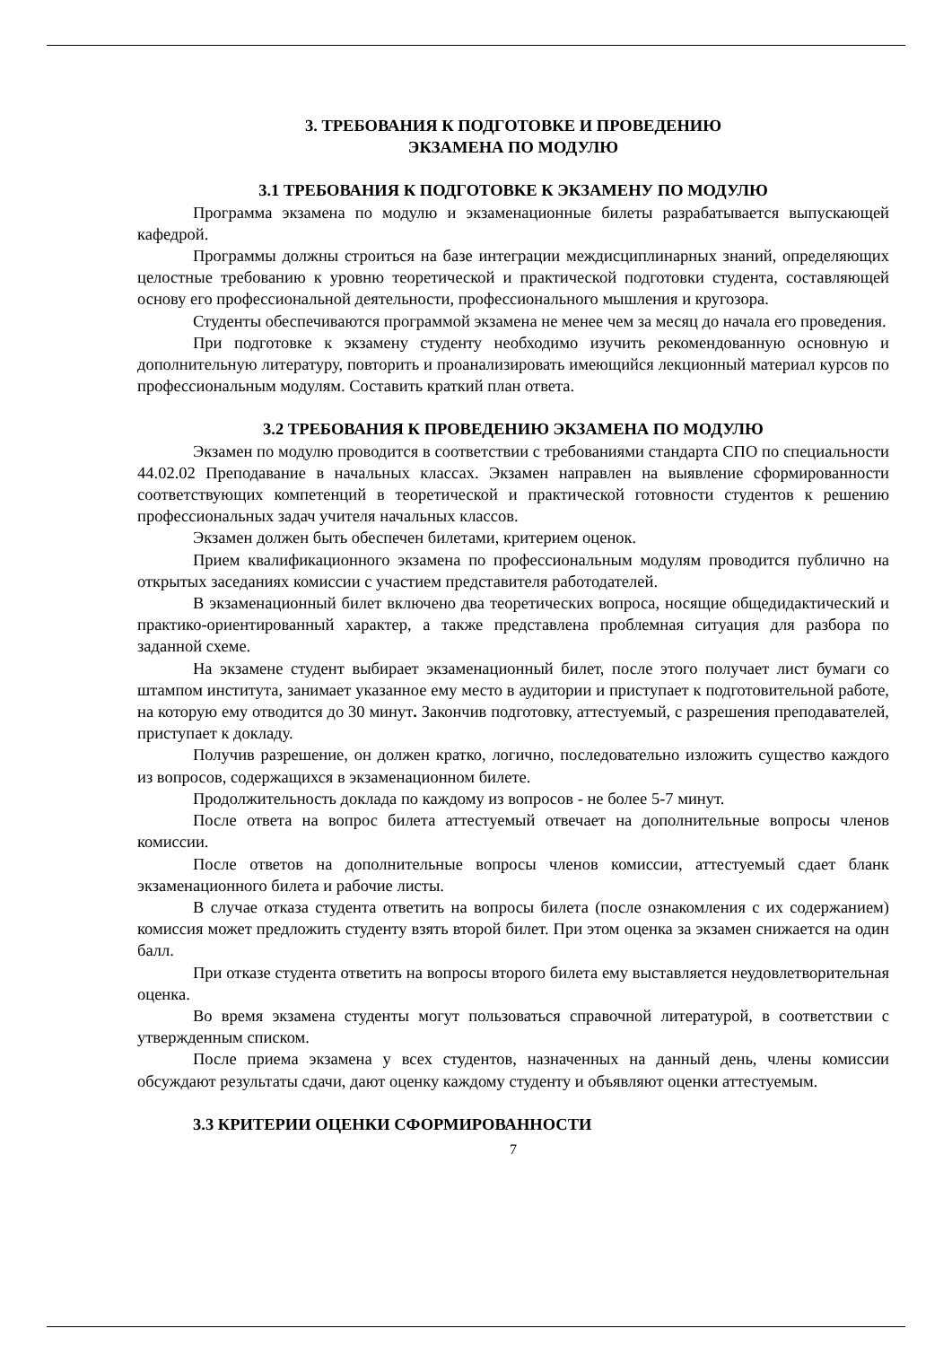3. ТРЕБОВАНИЯ К ПОДГОТОВКЕ И ПРОВЕДЕНИЮ
ЭКЗАМЕНА ПО МОДУЛЮ
3.1 ТРЕБОВАНИЯ К ПОДГОТОВКЕ К ЭКЗАМЕНУ ПО МОДУЛЮ
Программа экзамена по модулю и экзаменационные билеты разрабатывается выпускающей кафедрой.
Программы должны строиться на базе интеграции междисциплинарных знаний, определяющих целостные требованию к уровню теоретической и практической подготовки студента, составляющей основу его профессиональной деятельности, профессионального мышления и кругозора.
Студенты обеспечиваются программой экзамена не менее чем за месяц до начала его проведения.
При подготовке к экзамену студенту необходимо изучить рекомендованную основную и дополнительную литературу, повторить и проанализировать имеющийся лекционный материал курсов по профессиональным модулям. Составить краткий план ответа.
3.2 ТРЕБОВАНИЯ К ПРОВЕДЕНИЮ ЭКЗАМЕНА ПО МОДУЛЮ
Экзамен по модулю проводится в соответствии с требованиями стандарта СПО по специальности 44.02.02 Преподавание в начальных классах. Экзамен направлен на выявление сформированности соответствующих компетенций в теоретической и практической готовности студентов к решению профессиональных задач учителя начальных классов.
Экзамен должен быть обеспечен билетами, критерием оценок.
Прием квалификационного экзамена по профессиональным модулям проводится публично на открытых заседаниях комиссии с участием представителя работодателей.
В экзаменационный билет включено два теоретических вопроса, носящие общедидактический и практико-ориентированный характер, а также представлена проблемная ситуация для разбора по заданной схеме.
На экзамене студент выбирает экзаменационный билет, после этого получает лист бумаги со штампом института, занимает указанное ему место в аудитории и приступает к подготовительной работе, на которую ему отводится до 30 минут. Закончив подготовку, аттестуемый, с разрешения преподавателей, приступает к докладу.
Получив разрешение, он должен кратко, логично, последовательно изложить существо каждого из вопросов, содержащихся в экзаменационном билете.
Продолжительность доклада по каждому из вопросов - не более 5-7 минут.
После ответа на вопрос билета аттестуемый отвечает на дополнительные вопросы членов комиссии.
После ответов на дополнительные вопросы членов комиссии, аттестуемый сдает бланк экзаменационного билета и рабочие листы.
В случае отказа студента ответить на вопросы билета (после ознакомления с их содержанием) комиссия может предложить студенту взять второй билет. При этом оценка за экзамен снижается на один балл.
При отказе студента ответить на вопросы второго билета ему выставляется неудовлетворительная оценка.
Во время экзамена студенты могут пользоваться справочной литературой, в соответствии с утвержденным списком.
После приема экзамена у всех студентов, назначенных на данный день, члены комиссии обсуждают результаты сдачи, дают оценку каждому студенту и объявляют оценки аттестуемым.
3.3 КРИТЕРИИ ОЦЕНКИ СФОРМИРОВАННОСТИ
7